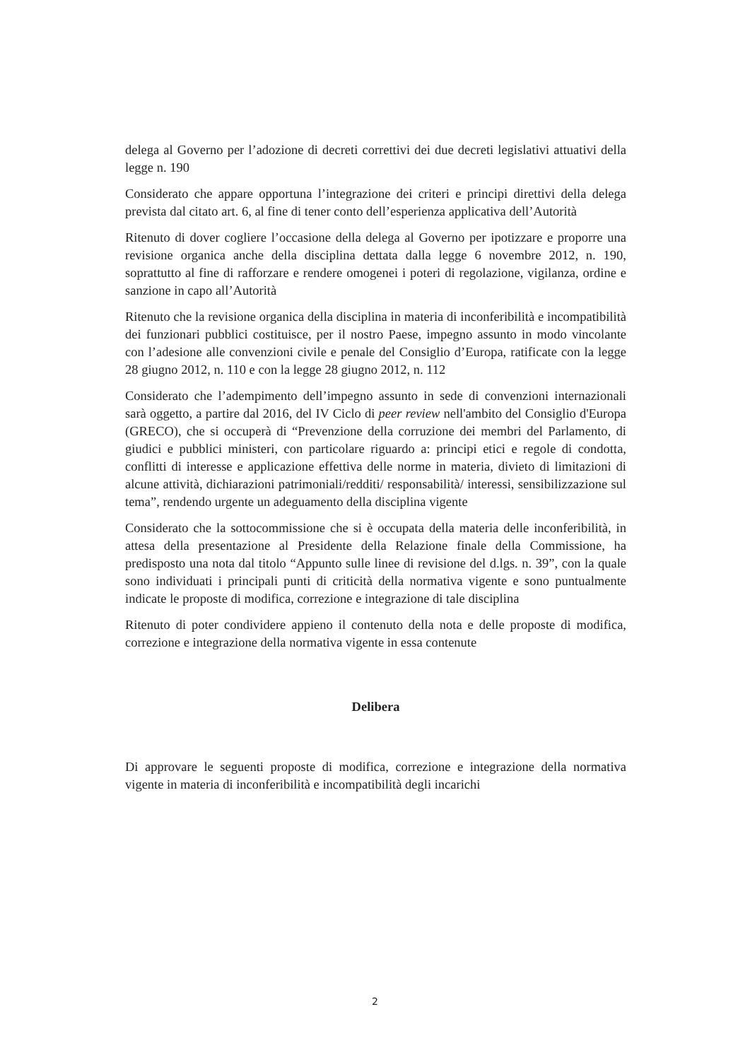delega al Governo per l’adozione di decreti correttivi dei due decreti legislativi attuativi della legge n. 190
Considerato che appare opportuna l’integrazione dei criteri e principi direttivi della delega prevista dal citato art. 6, al fine di tener conto dell’esperienza applicativa dell’Autorità
Ritenuto di dover cogliere l’occasione della delega al Governo per ipotizzare e proporre una revisione organica anche della disciplina dettata dalla legge 6 novembre 2012, n. 190, soprattutto al fine di rafforzare e rendere omogenei i poteri di regolazione, vigilanza, ordine e sanzione in capo all’Autorità
Ritenuto che la revisione organica della disciplina in materia di inconferibilità e incompatibilità dei funzionari pubblici costituisce, per il nostro Paese, impegno assunto in modo vincolante con l’adesione alle convenzioni civile e penale del Consiglio d’Europa, ratificate con la legge 28 giugno 2012, n. 110 e con la legge 28 giugno 2012, n. 112
Considerato che l’adempimento dell’impegno assunto in sede di convenzioni internazionali sarà oggetto, a partire dal 2016, del IV Ciclo di peer review nell'ambito del Consiglio d'Europa (GRECO), che si occuperà di “Prevenzione della corruzione dei membri del Parlamento, di giudici e pubblici ministeri, con particolare riguardo a: principi etici e regole di condotta, conflitti di interesse e applicazione effettiva delle norme in materia, divieto di limitazioni di alcune attività, dichiarazioni patrimoniali/redditi/ responsabilità/ interessi, sensibilizzazione sul tema”, rendendo urgente un adeguamento della disciplina vigente
Considerato che la sottocommissione che si è occupata della materia delle inconferibilità, in attesa della presentazione al Presidente della Relazione finale della Commissione, ha predisposto una nota dal titolo “Appunto sulle linee di revisione del d.lgs. n. 39”, con la quale sono individuati i principali punti di criticità della normativa vigente e sono puntualmente indicate le proposte di modifica, correzione e integrazione di tale disciplina
Ritenuto di poter condividere appieno il contenuto della nota e delle proposte di modifica, correzione e integrazione della normativa vigente in essa contenute
Delibera
Di approvare le seguenti proposte di modifica, correzione e integrazione della normativa vigente in materia di inconferibilità e incompatibilità degli incarichi
2